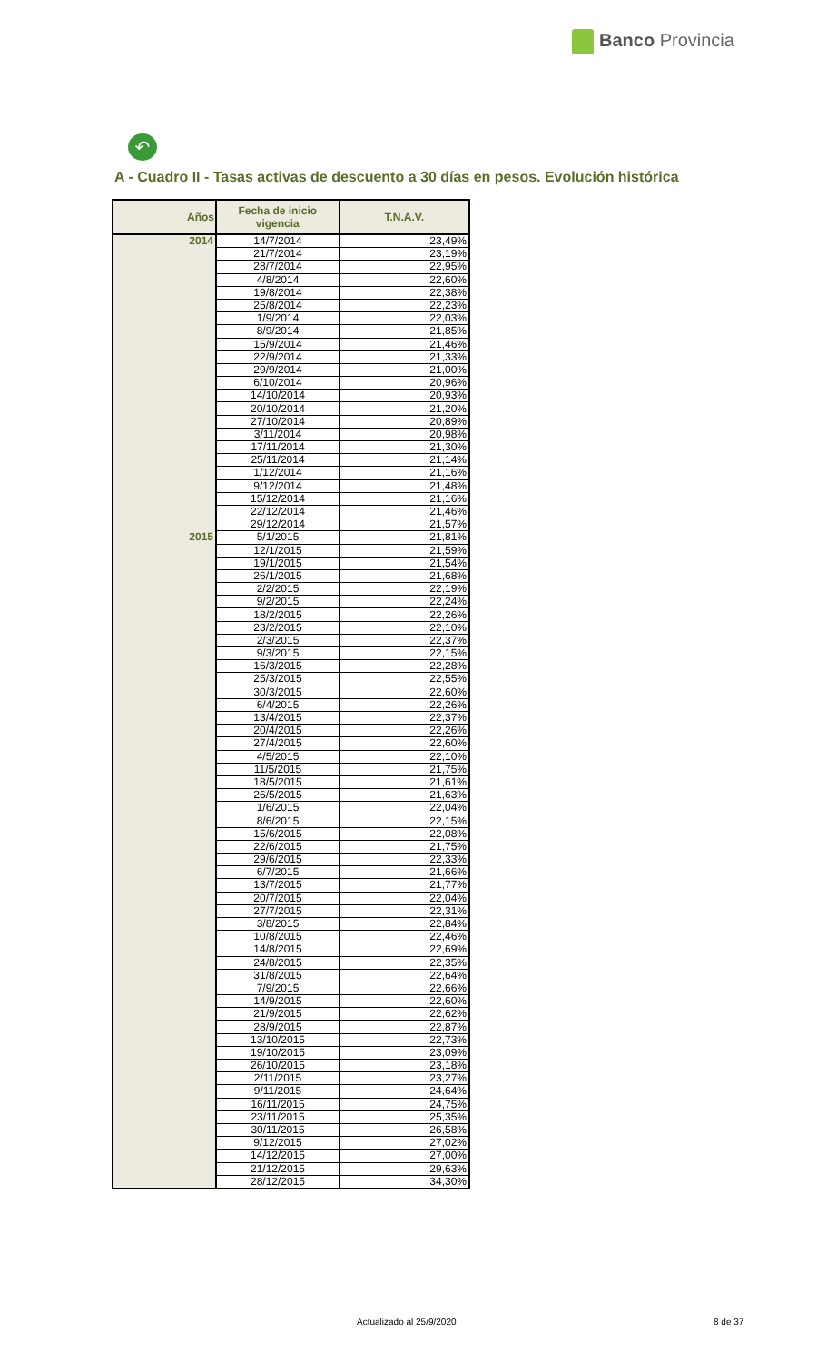Banco Provincia
↶
A - Cuadro II - Tasas activas de descuento a 30 días en pesos. Evolución histórica
| Años | Fecha de inicio vigencia | T.N.A.V. |
| --- | --- | --- |
| 2014 | 14/7/2014 | 23,49% |
| | 21/7/2014 | 23,19% |
| | 28/7/2014 | 22,95% |
| | 4/8/2014 | 22,60% |
| | 19/8/2014 | 22,38% |
| | 25/8/2014 | 22,23% |
| | 1/9/2014 | 22,03% |
| | 8/9/2014 | 21,85% |
| | 15/9/2014 | 21,46% |
| | 22/9/2014 | 21,33% |
| | 29/9/2014 | 21,00% |
| | 6/10/2014 | 20,96% |
| | 14/10/2014 | 20,93% |
| | 20/10/2014 | 21,20% |
| | 27/10/2014 | 20,89% |
| | 3/11/2014 | 20,98% |
| | 17/11/2014 | 21,30% |
| | 25/11/2014 | 21,14% |
| | 1/12/2014 | 21,16% |
| | 9/12/2014 | 21,48% |
| | 15/12/2014 | 21,16% |
| | 22/12/2014 | 21,46% |
| | 29/12/2014 | 21,57% |
| 2015 | 5/1/2015 | 21,81% |
| | 12/1/2015 | 21,59% |
| | 19/1/2015 | 21,54% |
| | 26/1/2015 | 21,68% |
| | 2/2/2015 | 22,19% |
| | 9/2/2015 | 22,24% |
| | 18/2/2015 | 22,26% |
| | 23/2/2015 | 22,10% |
| | 2/3/2015 | 22,37% |
| | 9/3/2015 | 22,15% |
| | 16/3/2015 | 22,28% |
| | 25/3/2015 | 22,55% |
| | 30/3/2015 | 22,60% |
| | 6/4/2015 | 22,26% |
| | 13/4/2015 | 22,37% |
| | 20/4/2015 | 22,26% |
| | 27/4/2015 | 22,60% |
| | 4/5/2015 | 22,10% |
| | 11/5/2015 | 21,75% |
| | 18/5/2015 | 21,61% |
| | 26/5/2015 | 21,63% |
| | 1/6/2015 | 22,04% |
| | 8/6/2015 | 22,15% |
| | 15/6/2015 | 22,08% |
| | 22/6/2015 | 21,75% |
| | 29/6/2015 | 22,33% |
| | 6/7/2015 | 21,66% |
| | 13/7/2015 | 21,77% |
| | 20/7/2015 | 22,04% |
| | 27/7/2015 | 22,31% |
| | 3/8/2015 | 22,84% |
| | 10/8/2015 | 22,46% |
| | 14/8/2015 | 22,69% |
| | 24/8/2015 | 22,35% |
| | 31/8/2015 | 22,64% |
| | 7/9/2015 | 22,66% |
| | 14/9/2015 | 22,60% |
| | 21/9/2015 | 22,62% |
| | 28/9/2015 | 22,87% |
| | 13/10/2015 | 22,73% |
| | 19/10/2015 | 23,09% |
| | 26/10/2015 | 23,18% |
| | 2/11/2015 | 23,27% |
| | 9/11/2015 | 24,64% |
| | 16/11/2015 | 24,75% |
| | 23/11/2015 | 25,35% |
| | 30/11/2015 | 26,58% |
| | 9/12/2015 | 27,02% |
| | 14/12/2015 | 27,00% |
| | 21/12/2015 | 29,63% |
| | 28/12/2015 | 34,30% |
Actualizado al 25/9/2020 8 de 37